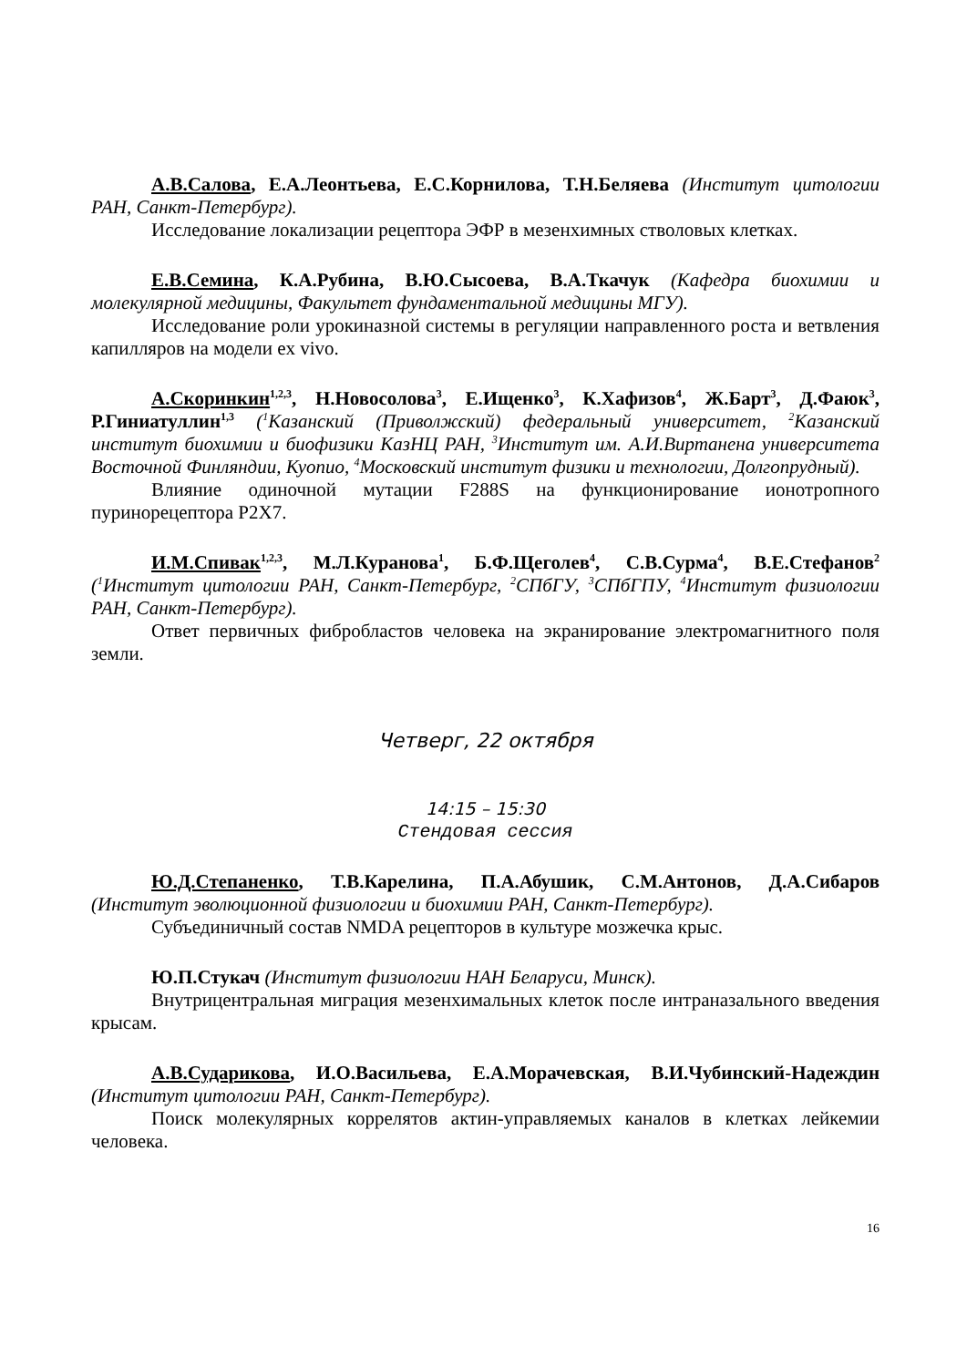А.В.Салова, Е.А.Леонтьева, Е.С.Корнилова, Т.Н.Беляева (Институт цитологии РАН, Санкт-Петербург).
Исследование локализации рецептора ЭФР в мезенхимных стволовых клетках.
Е.В.Семина, К.А.Рубина, В.Ю.Сысоева, В.А.Ткачук (Кафедра биохимии и молекулярной медицины, Факультет фундаментальной медицины МГУ).
Исследование роли урокиназной системы в регуляции направленного роста и ветвления капилляров на модели ex vivo.
А.Скоринкин<sup>1,2,3</sup>, Н.Новосолова<sup>3</sup>, Е.Ищенко<sup>3</sup>, К.Хафизов<sup>4</sup>, Ж.Барт<sup>3</sup>, Д.Фаюк<sup>3</sup>, Р.Гиниатуллин<sup>1,3</sup> (<sup>1</sup>Казанский (Приволжский) федеральный университет, <sup>2</sup>Казанский институт биохимии и биофизики КазНЦ РАН, <sup>3</sup>Институт им. А.И.Виртанена университета Восточной Финляндии, Куопио, <sup>4</sup>Московский институт физики и технологии, Долгопрудный).
Влияние одиночной мутации F288S на функционирование ионотропного пуринорецептора P2X7.
И.М.Спивак<sup>1,2,3</sup>, М.Л.Куранова<sup>1</sup>, Б.Ф.Щеголев<sup>4</sup>, С.В.Сурма<sup>4</sup>, В.Е.Стефанов<sup>2</sup> (<sup>1</sup>Институт цитологии РАН, Санкт-Петербург, <sup>2</sup>СПбГУ, <sup>3</sup>СПбГПУ, <sup>4</sup>Институт физиологии РАН, Санкт-Петербург).
Ответ первичных фибробластов человека на экранирование электромагнитного поля земли.
Четверг, 22 октября
14:15 – 15:30
Стендовая сессия
Ю.Д.Степаненко, Т.В.Карелина, П.А.Абушик, С.М.Антонов, Д.А.Сибаров (Институт эволюционной физиологии и биохимии РАН, Санкт-Петербург).
Субъединичный состав NMDA рецепторов в культуре мозжечка крыс.
Ю.П.Стукач (Институт физиологии НАН Беларуси, Минск).
Внутрицентральная миграция мезенхимальных клеток после интраназального введения крысам.
А.В.Сударикова, И.О.Васильева, Е.А.Морачевская, В.И.Чубинский-Надеждин (Институт цитологии РАН, Санкт-Петербург).
Поиск молекулярных коррелятов актин-управляемых каналов в клетках лейкемии человека.
16